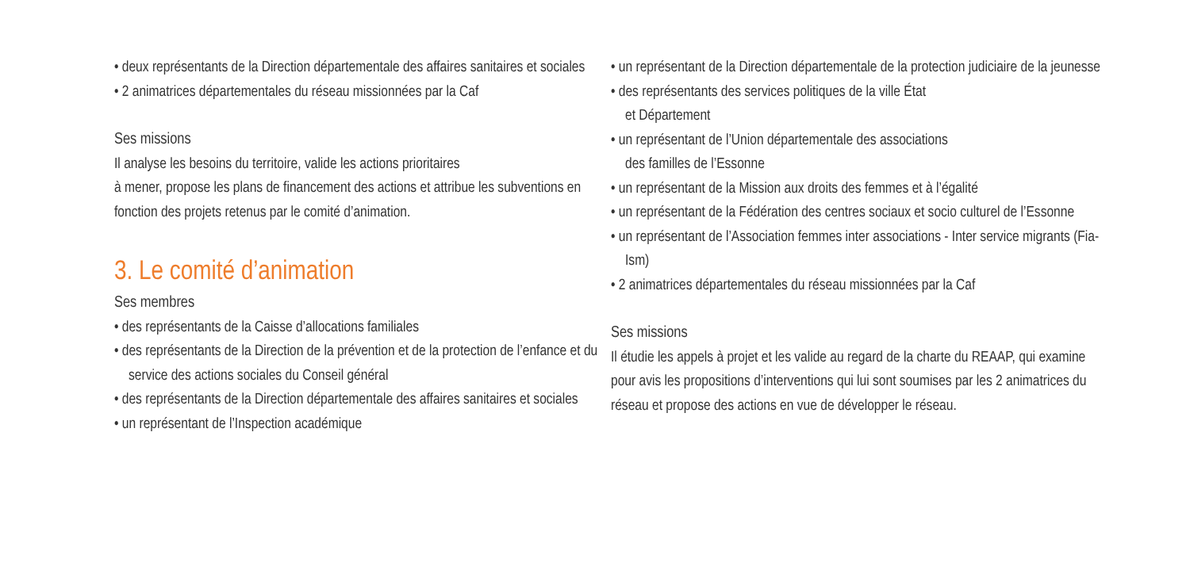• deux représentants de la Direction départementale des affaires sanitaires et sociales
• 2 animatrices départementales du réseau missionnées par la Caf
Ses missions
Il analyse les besoins du territoire, valide les actions prioritaires
à mener, propose les plans de financement des actions et attribue les subventions en fonction des projets retenus par le comité d’animation.
3. Le comité d’animation
Ses membres
• des représentants de la Caisse d’allocations familiales
• des représentants de la Direction de la prévention et de la protection de l’enfance et du service des actions sociales du Conseil général
• des représentants de la Direction départementale des affaires sanitaires et sociales
• un représentant de l’Inspection académique
• un représentant de la Direction départementale de la protection judiciaire de la jeunesse
• des représentants des services politiques de la ville État
et Département
• un représentant de l’Union départementale des associations
des familles de l’Essonne
• un représentant de la Mission aux droits des femmes et à l’égalité
• un représentant de la Fédération des centres sociaux et socio culturel de l’Essonne
• un représentant de l’Association femmes inter associations - Inter service migrants (Fia-Ism)
• 2 animatrices départementales du réseau missionnées par la Caf
Ses missions
Il étudie les appels à projet et les valide au regard de la charte du REAAP, qui examine pour avis les propositions d’interventions qui lui sont soumises par les 2 animatrices du réseau et propose des actions en vue de développer le réseau.